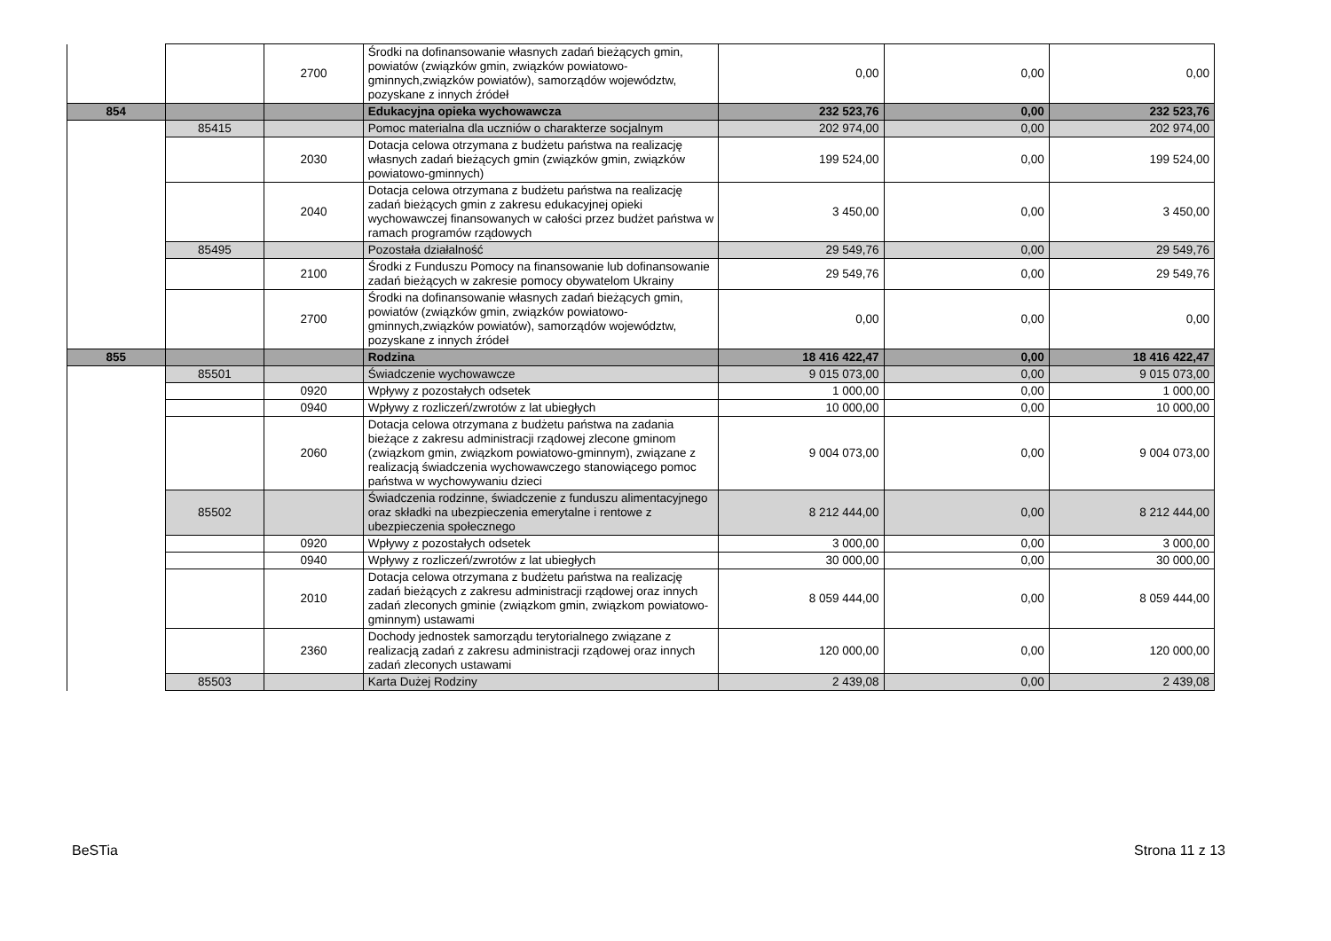| | | 2700 | Środki na dofinansowanie własnych zadań bieżących gmin, powiatów (związków gmin, związków powiatowo-gminnych,związków powiatów), samorządów województw, pozyskane z innych źródeł | 0,00 | 0,00 | 0,00 |
| 854 | | | Edukacyjna opieka wychowawcza | 232 523,76 | 0,00 | 232 523,76 |
| | 85415 | | Pomoc materialna dla uczniów o charakterze socjalnym | 202 974,00 | 0,00 | 202 974,00 |
| | | 2030 | Dotacja celowa otrzymana z budżetu państwa na realizację własnych zadań bieżących gmin (związków gmin, związków powiatowo-gminnych) | 199 524,00 | 0,00 | 199 524,00 |
| | | 2040 | Dotacja celowa otrzymana z budżetu państwa na realizację zadań bieżących gmin z zakresu edukacyjnej opieki wychowawczej finansowanych w całości przez budżet państwa w ramach programów rządowych | 3 450,00 | 0,00 | 3 450,00 |
| | 85495 | | Pozostała działalność | 29 549,76 | 0,00 | 29 549,76 |
| | | 2100 | Środki z Funduszu Pomocy na finansowanie lub dofinansowanie zadań bieżących w zakresie pomocy obywatelom Ukrainy | 29 549,76 | 0,00 | 29 549,76 |
| | | 2700 | Środki na dofinansowanie własnych zadań bieżących gmin, powiatów (związków gmin, związków powiatowo-gminnych,związków powiatów), samorządów województw, pozyskane z innych źródeł | 0,00 | 0,00 | 0,00 |
| 855 | | | Rodzina | 18 416 422,47 | 0,00 | 18 416 422,47 |
| | 85501 | | Świadczenie wychowawcze | 9 015 073,00 | 0,00 | 9 015 073,00 |
| | | 0920 | Wpływy z pozostałych odsetek | 1 000,00 | 0,00 | 1 000,00 |
| | | 0940 | Wpływy z rozliczeń/zwrotów z lat ubiegłych | 10 000,00 | 0,00 | 10 000,00 |
| | | 2060 | Dotacja celowa otrzymana z budżetu państwa na zadania bieżące z zakresu administracji rządowej zlecone gminom (związkom gmin, związkom powiatowo-gminnym), związane z realizacją świadczenia wychowawczego stanowiącego pomoc państwa w wychowywaniu dzieci | 9 004 073,00 | 0,00 | 9 004 073,00 |
| | 85502 | | Świadczenia rodzinne, świadczenie z funduszu alimentacyjnego oraz składki na ubezpieczenia emerytalne i rentowe z ubezpieczenia społecznego | 8 212 444,00 | 0,00 | 8 212 444,00 |
| | | 0920 | Wpływy z pozostałych odsetek | 3 000,00 | 0,00 | 3 000,00 |
| | | 0940 | Wpływy z rozliczeń/zwrotów z lat ubiegłych | 30 000,00 | 0,00 | 30 000,00 |
| | | 2010 | Dotacja celowa otrzymana z budżetu państwa na realizację zadań bieżących z zakresu administracji rządowej oraz innych zadań zleconych gminie (związkom gmin, związkom powiatowo-gminnym) ustawami | 8 059 444,00 | 0,00 | 8 059 444,00 |
| | | 2360 | Dochody jednostek samorządu terytorialnego związane z realizacją zadań z zakresu administracji rządowej oraz innych zadań zleconych ustawami | 120 000,00 | 0,00 | 120 000,00 |
| | 85503 | | Karta Dużej Rodziny | 2 439,08 | 0,00 | 2 439,08 |
BeSTia Strona 11 z 13